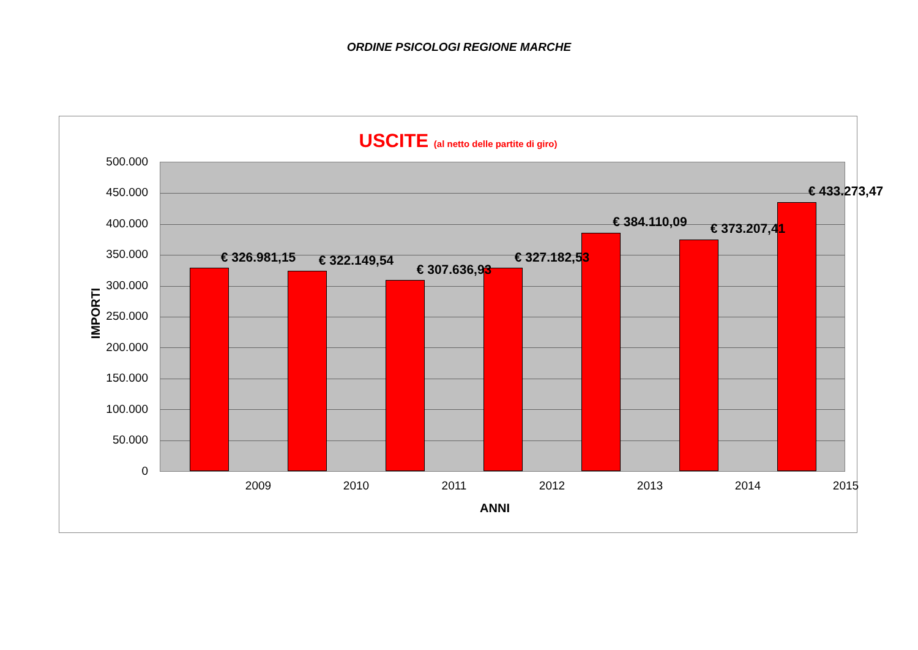ORDINE PSICOLOGI REGIONE MARCHE
USCITE (al netto delle partite di giro)
IMPORTI
500.000
450.000
400.000
350.000
300.000
250.000
200.000
150.000
100.000
50.000
0
€ 326.981,15 € 322.149,54
€ 307.636,93
€ 327.182,53
€ 384.110,09 € 373.207,41
€ 433.273,47
2009 2010 2011 2012 2013 2014 2015
ANNI